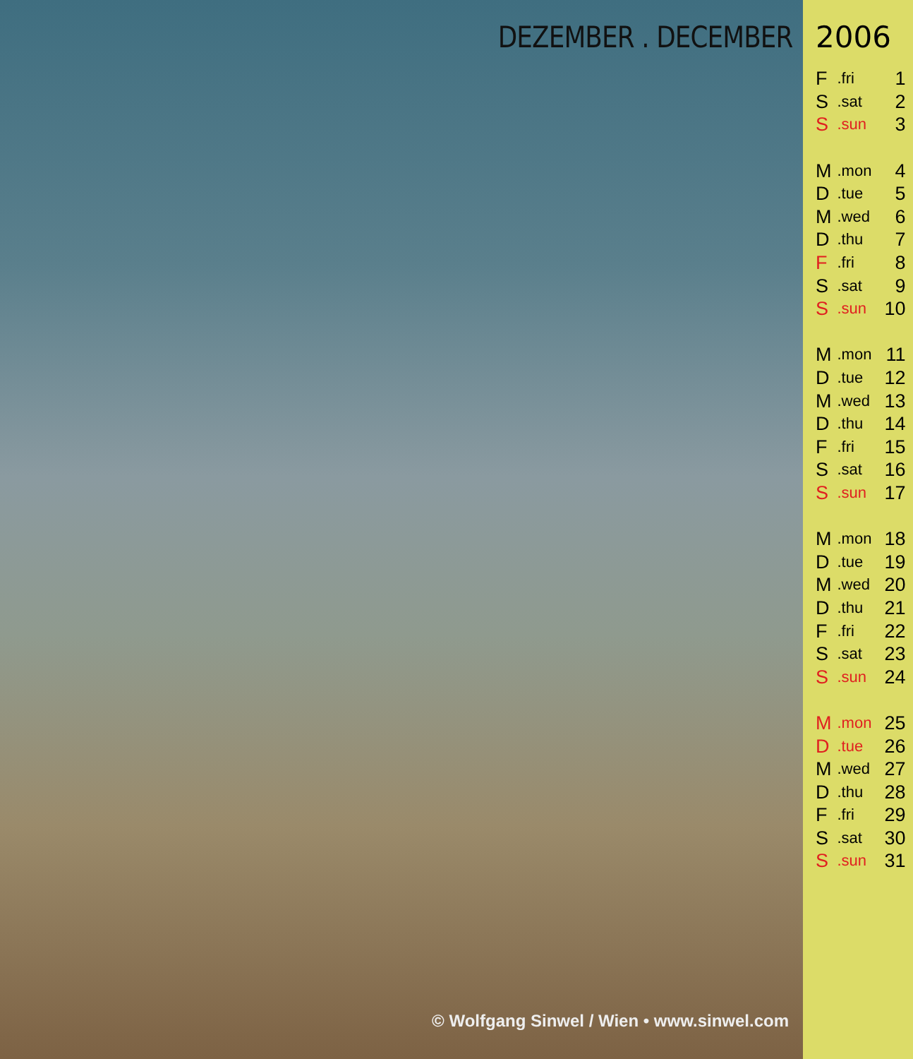DEZEMBER . DECEMBER
© Wolfgang Sinwel / Wien • www.sinwel.com
2006
| F | .fri | 1 |
| S | .sat | 2 |
| S | .sun | 3 |
| M | .mon | 4 |
| D | .tue | 5 |
| M | .wed | 6 |
| D | .thu | 7 |
| F | .fri | 8 |
| S | .sat | 9 |
| S | .sun | 10 |
| M | .mon | 11 |
| D | .tue | 12 |
| M | .wed | 13 |
| D | .thu | 14 |
| F | .fri | 15 |
| S | .sat | 16 |
| S | .sun | 17 |
| M | .mon | 18 |
| D | .tue | 19 |
| M | .wed | 20 |
| D | .thu | 21 |
| F | .fri | 22 |
| S | .sat | 23 |
| S | .sun | 24 |
| M | .mon | 25 |
| D | .tue | 26 |
| M | .wed | 27 |
| D | .thu | 28 |
| F | .fri | 29 |
| S | .sat | 30 |
| S | .sun | 31 |